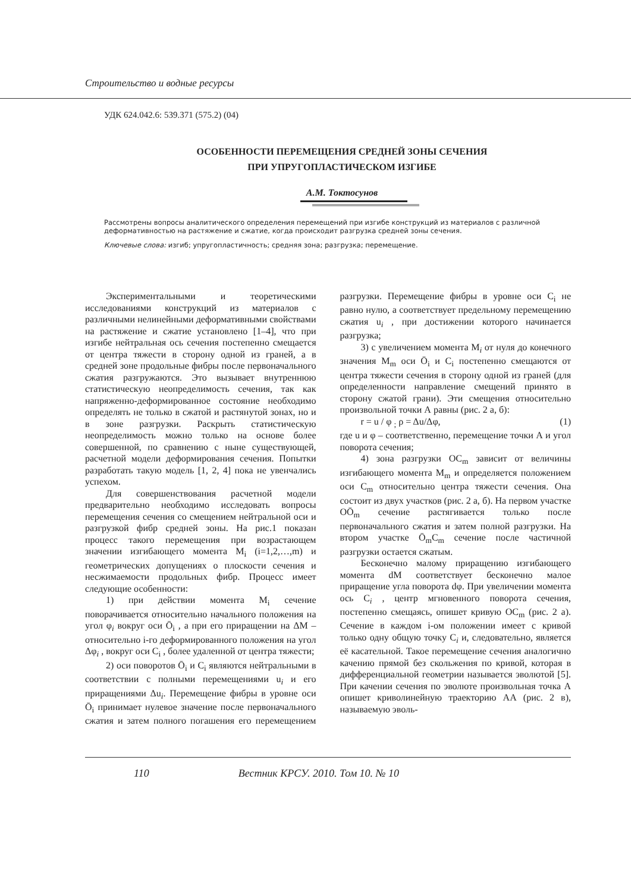Строительство и водные ресурсы
УДК 624.042.6: 539.371 (575.2) (04)
ОСОБЕННОСТИ ПЕРЕМЕЩЕНИЯ СРЕДНЕЙ ЗОНЫ СЕЧЕНИЯ
ПРИ УПРУГОПЛАСТИЧЕСКОМ ИЗГИБЕ
А.М. Токтосунов
Рассмотрены вопросы аналитического определения перемещений при изгибе конструкций из материалов с различной деформативностью на растяжение и сжатие, когда происходит разгрузка средней зоны сечения.
Ключевые слова: изгиб; упругопластичность; средняя зона; разгрузка; перемещение.
Экспериментальными и теоретическими исследованиями конструкций из материалов с различными нелинейными деформативными свойствами на растяжение и сжатие установлено [1–4], что при изгибе нейтральная ось сечения постепенно смещается от центра тяжести в сторону одной из граней, а в средней зоне продольные фибры после первоначального сжатия разгружаются. Это вызывает внутреннюю статистическую неопределимость сечения, так как напряженно-деформированное состояние необходимо определять не только в сжатой и растянутой зонах, но и в зоне разгрузки. Раскрыть статистическую неопределимость можно только на основе более совершенной, по сравнению с ныне существующей, расчетной модели деформирования сечения. Попытки разработать такую модель [1, 2, 4] пока не увенчались успехом.
Для совершенствования расчетной модели предварительно необходимо исследовать вопросы перемещения сечения со смещением нейтральной оси и разгрузкой фибр средней зоны. На рис.1 показан процесс такого перемещения при возрастающем значении изгибающего момента M<sub>i</sub> (i=1,2,…,m) и геометрических допущениях о плоскости сечения и несжимаемости продольных фибр. Процесс имеет следующие особенности:
1) при действии момента M<sub>i</sub> сечение поворачивается относительно начального положения на угол φ<sub>i</sub> вокруг оси Ō<sub>i</sub> , а при его приращении на ΔM – относительно i-го деформированного положения на угол Δφ<sub>i</sub> , вокруг оси C<sub>i</sub> , более удаленной от центра тяжести;
2) оси поворотов Ō<sub>i</sub> и C<sub>i</sub> являются нейтральными в соответствии с полными перемещениями u<sub>i</sub> и его приращениями Δu<sub>i</sub>. Перемещение фибры в уровне оси Ō<sub>i</sub> принимает нулевое значение после первоначального сжатия и затем полного погашения его перемещением разгрузки. Перемещение фибры в уровне оси C<sub>i</sub> не равно нулю, а соответствует предельному перемещению сжатия u<sub>i</sub> , при достижении которого начинается разгрузка;
3) с увеличением момента M<sub>i</sub> от нуля до конечного значения M<sub>m</sub> оси Ō<sub>i</sub> и C<sub>i</sub> постепенно смещаются от центра тяжести сечения в сторону одной из граней (для определенности направление смещений принято в сторону сжатой грани). Эти смещения относительно произвольной точки А равны (рис. 2 а, б):
r = u / φ <sub>;</sub> ρ = Δu/Δφ, (1)
где u и φ – соответственно, перемещение точки А и угол поворота сечения;
4) зона разгрузки OC<sub>m</sub> зависит от величины изгибающего момента M<sub>m</sub> и определяется положением оси C<sub>m</sub> относительно центра тяжести сечения. Она состоит из двух участков (рис. 2 а, б). На первом участке OŌ<sub>m</sub> сечение растягивается только после первоначального сжатия и затем полной разгрузки. На втором участке Ō<sub>m</sub>C<sub>m</sub> сечение после частичной разгрузки остается сжатым.
Бесконечно малому приращению изгибающего момента dM соответствует бесконечно малое приращение угла поворота dφ. При увеличении момента ось C<sub>i</sub> , центр мгновенного поворота сечения, постепенно смещаясь, опишет кривую OC<sub>m</sub> (рис. 2 а). Сечение в каждом i-ом положении имеет с кривой только одну общую точку C<sub>i</sub> и, следовательно, является её касательной. Такое перемещение сечения аналогично качению прямой без скольжения по кривой, которая в дифференциальной геометрии называется эволютой [5]. При качении сечения по эволюте произвольная точка А опишет криволинейную траекторию АА (рис. 2 в), называемую эволь-
110 Вестник КРСУ. 2010. Том 10. № 10